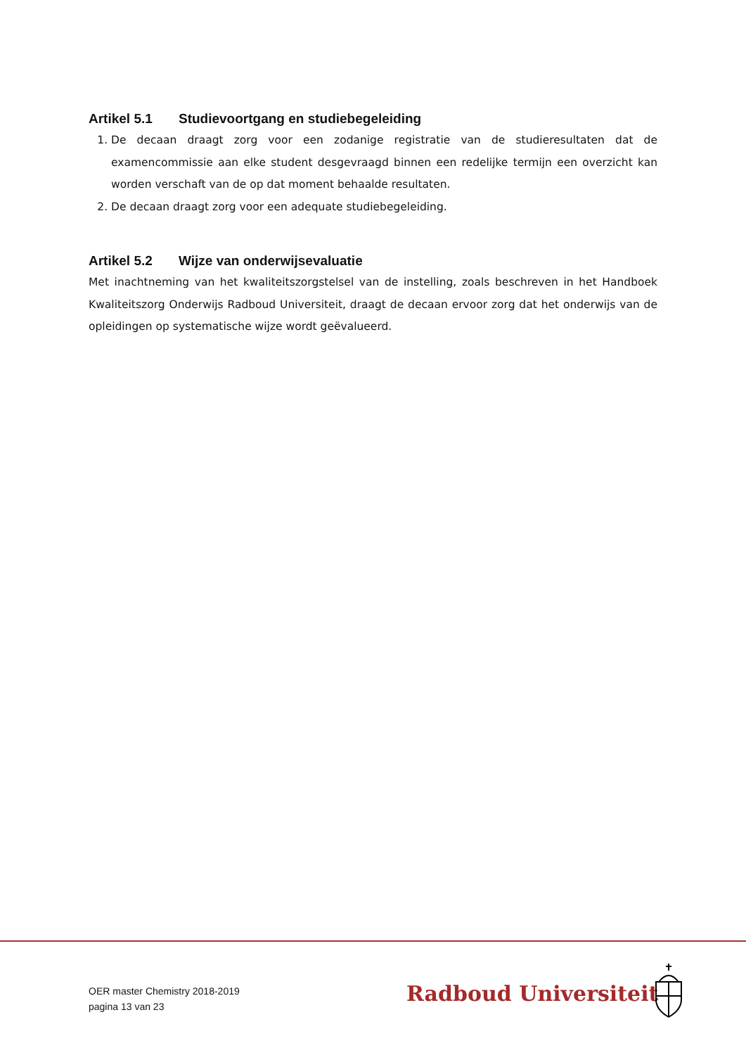Artikel 5.1 Studievoortgang en studiebegeleiding
1. De decaan draagt zorg voor een zodanige registratie van de studieresultaten dat de examencommissie aan elke student desgevraagd binnen een redelijke termijn een overzicht kan worden verschaft van de op dat moment behaalde resultaten.
2. De decaan draagt zorg voor een adequate studiebegeleiding.
Artikel 5.2 Wijze van onderwijsevaluatie
Met inachtneming van het kwaliteitszorgstelsel van de instelling, zoals beschreven in het Handboek Kwaliteitszorg Onderwijs Radboud Universiteit, draagt de decaan ervoor zorg dat het onderwijs van de opleidingen op systematische wijze wordt geëvalueerd.
OER master Chemistry 2018-2019
pagina 13 van 23
Radboud Universiteit